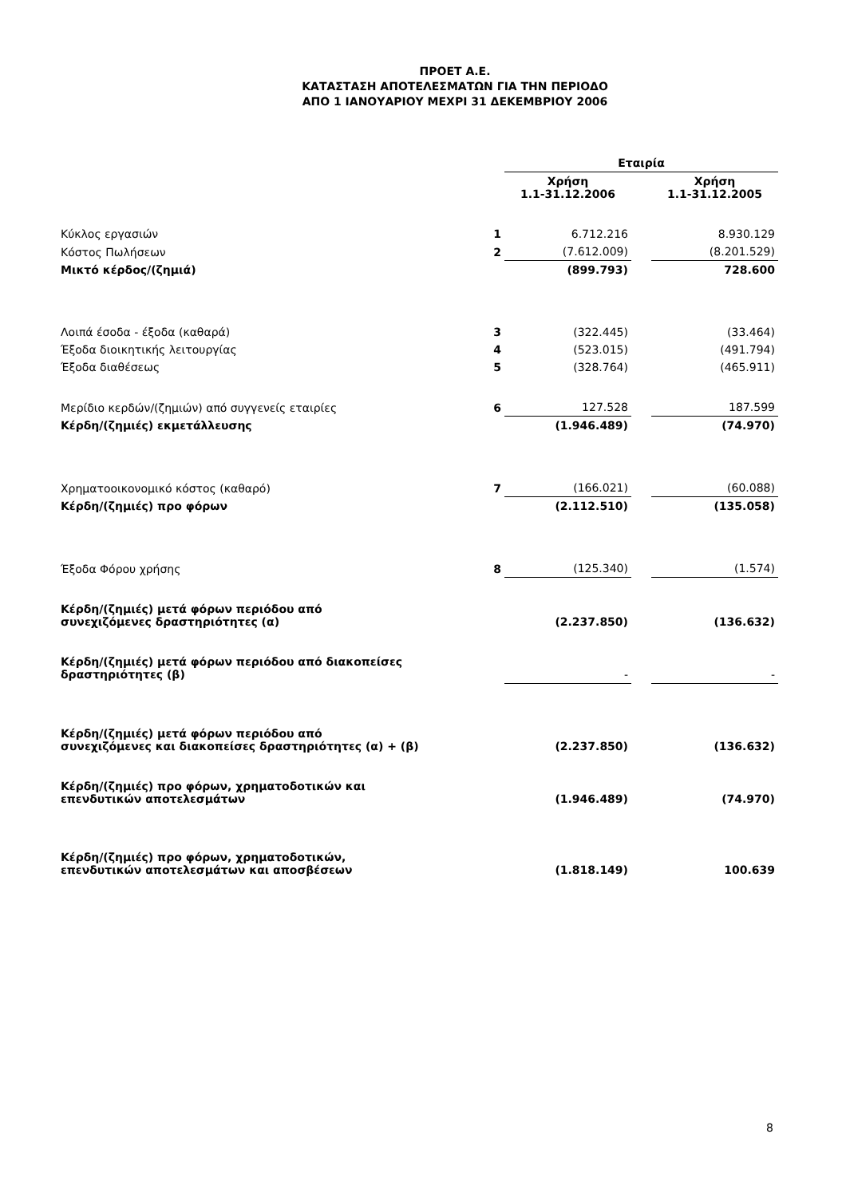ΠΡΟΕΤ Α.Ε.
ΚΑΤΑΣΤΑΣΗ ΑΠΟΤΕΛΕΣΜΑΤΩΝ ΓΙΑ ΤΗΝ ΠΕΡΙΟΔΟ
ΑΠΟ 1 ΙΑΝΟΥΑΡΙΟΥ ΜΕΧΡΙ 31 ΔΕΚΕΜΒΡΙΟΥ 2006
| | | Εταιρία | | |
| --- | --- | --- | --- | --- |
| | | Χρήση 1.1-31.12.2006 | | Χρήση 1.1-31.12.2005 |
| Κύκλος εργασιών | 1 | 6.712.216 | | 8.930.129 |
| Κόστος Πωλήσεων | 2 | (7.612.009) | | (8.201.529) |
| Μικτό κέρδος/(ζημιά) | | (899.793) | | 728.600 |
| Λοιπά έσοδα - έξοδα (καθαρά) | 3 | (322.445) | | (33.464) |
| Έξοδα διοικητικής λειτουργίας | 4 | (523.015) | | (491.794) |
| Έξοδα διαθέσεως | 5 | (328.764) | | (465.911) |
| Μερίδιο κερδών/(ζημιών) από συγγενείς εταιρίες | 6 | 127.528 | | 187.599 |
| Κέρδη/(ζημιές) εκμετάλλευσης | | (1.946.489) | | (74.970) |
| Χρηματοοικονομικό κόστος (καθαρό) | 7 | (166.021) | | (60.088) |
| Κέρδη/(ζημιές) προ φόρων | | (2.112.510) | | (135.058) |
| Έξοδα Φόρου χρήσης | 8 | (125.340) | | (1.574) |
| Κέρδη/(ζημιές) μετά φόρων περιόδου από συνεχιζόμενες δραστηριότητες (α) | | (2.237.850) | | (136.632) |
| Κέρδη/(ζημιές) μετά φόρων περιόδου από διακοπείσες δραστηριότητες (β) | | - | | - |
| Κέρδη/(ζημιές) μετά φόρων περιόδου από συνεχιζόμενες και διακοπείσες δραστηριότητες (α) + (β) | | (2.237.850) | | (136.632) |
| Κέρδη/(ζημιές) προ φόρων, χρηματοδοτικών και επενδυτικών αποτελεσμάτων | | (1.946.489) | | (74.970) |
| Κέρδη/(ζημιές) προ φόρων, χρηματοδοτικών, επενδυτικών αποτελεσμάτων και αποσβέσεων | | (1.818.149) | | 100.639 |
8